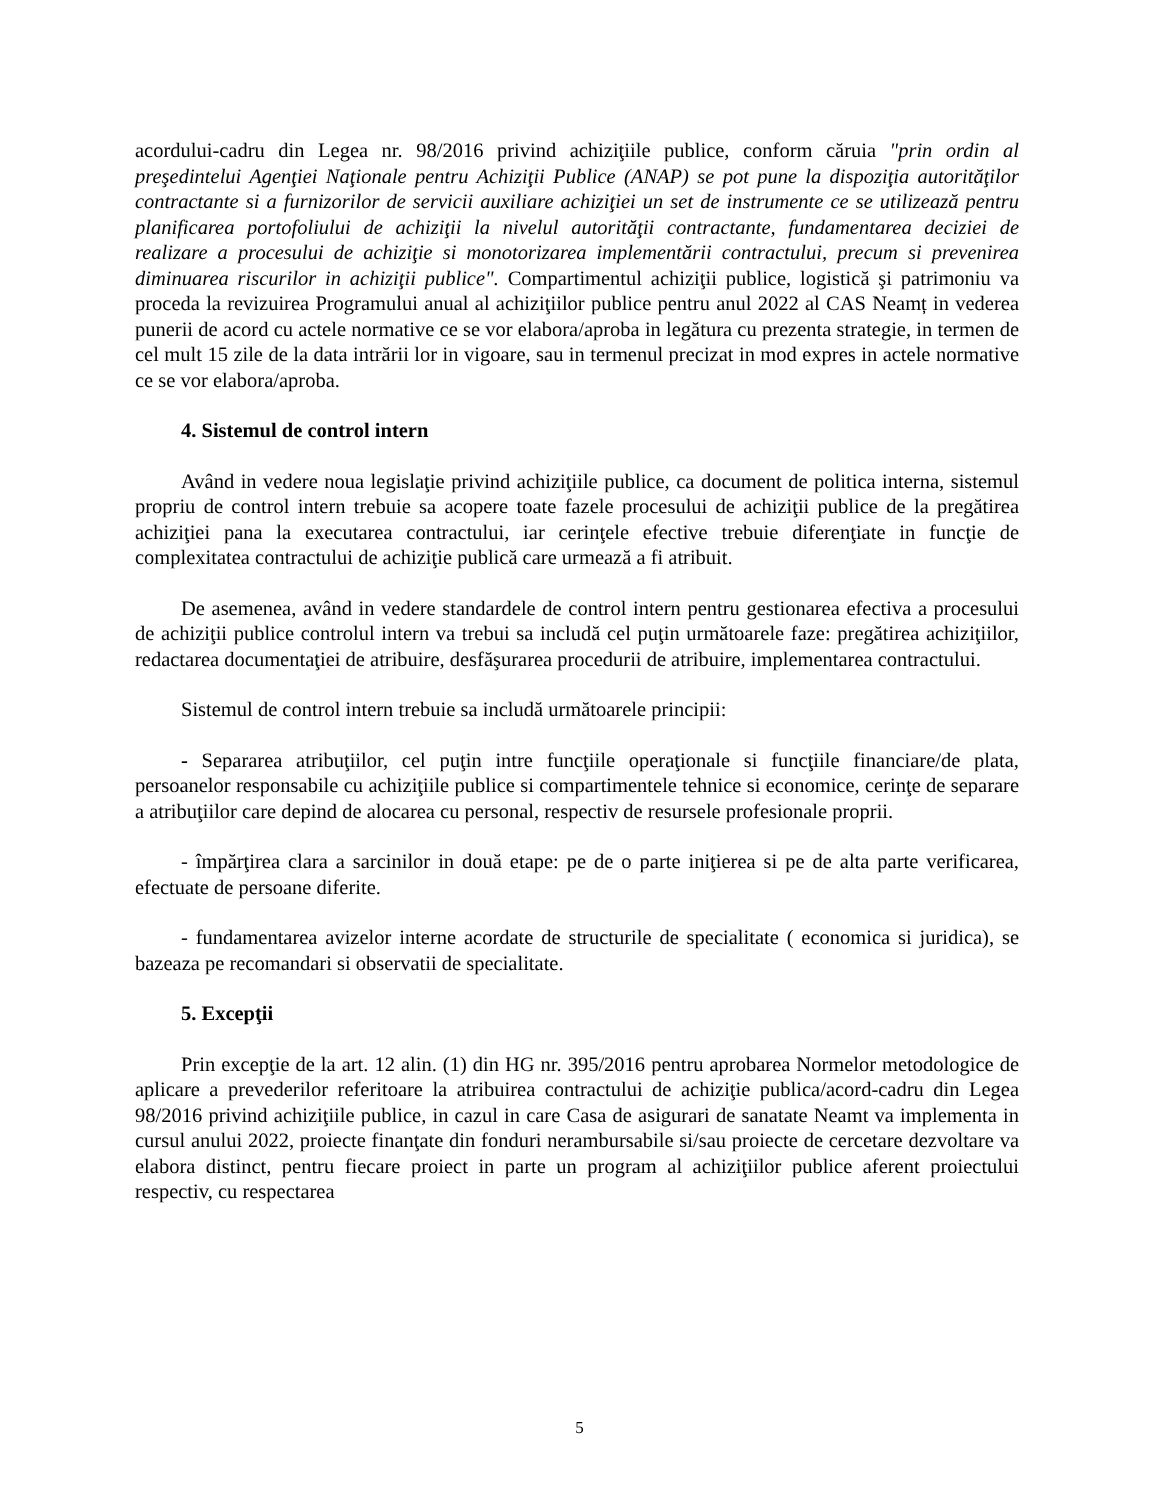acordului-cadru din Legea nr. 98/2016 privind achiziţiile publice, conform căruia "prin ordin al preşedintelui Agenţiei Naţionale pentru Achiziţii Publice (ANAP) se pot pune la dispoziţia autorităţilor contractante si a furnizorilor de servicii auxiliare achiziţiei un set de instrumente ce se utilizează pentru planificarea portofoliului de achiziţii la nivelul autorităţii contractante, fundamentarea deciziei de realizare a procesului de achiziţie si monotorizarea implementării contractului, precum si prevenirea diminuarea riscurilor in achiziţii publice". Compartimentul achiziţii publice, logistică şi patrimoniu va proceda la revizuirea Programului anual al achiziţiilor publice pentru anul 2022 al CAS Neamț in vederea punerii de acord cu actele normative ce se vor elabora/aproba in legătura cu prezenta strategie, in termen de cel mult 15 zile de la data intrării lor in vigoare, sau in termenul precizat in mod expres in actele normative ce se vor elabora/aproba.
4. Sistemul de control intern
Având in vedere noua legislaţie privind achiziţiile publice, ca document de politica interna, sistemul propriu de control intern trebuie sa acopere toate fazele procesului de achiziţii publice de la pregătirea achiziţiei pana la executarea contractului, iar cerinţele efective trebuie diferenţiate in funcţie de complexitatea contractului de achiziţie publică care urmează a fi atribuit.
De asemenea, având in vedere standardele de control intern pentru gestionarea efectiva a procesului de achiziţii publice controlul intern va trebui sa includă cel puţin următoarele faze: pregătirea achiziţiilor, redactarea documentaţiei de atribuire, desfăşurarea procedurii de atribuire, implementarea contractului.
Sistemul de control intern trebuie sa includă următoarele principii:
- Separarea atribuţiilor, cel puţin intre funcţiile operaţionale si funcţiile financiare/de plata, persoanelor responsabile cu achiziţiile publice si compartimentele tehnice si economice, cerinţe de separare a atribuţiilor care depind de alocarea cu personal, respectiv de resursele profesionale proprii.
- împărţirea clara a sarcinilor in două etape: pe de o parte iniţierea si pe de alta parte verificarea, efectuate de persoane diferite.
- fundamentarea avizelor interne acordate de structurile de specialitate ( economica si juridica), se bazeaza pe recomandari si observatii de specialitate.
5. Excepţii
Prin excepţie de la art. 12 alin. (1) din HG nr. 395/2016 pentru aprobarea Normelor metodologice de aplicare a prevederilor referitoare la atribuirea contractului de achiziţie publica/acord-cadru din Legea 98/2016 privind achiziţiile publice, in cazul in care Casa de asigurari de sanatate Neamt va implementa in cursul anului 2022, proiecte finanţate din fonduri nerambursabile si/sau proiecte de cercetare dezvoltare va elabora distinct, pentru fiecare proiect in parte un program al achiziţiilor publice aferent proiectului respectiv, cu respectarea
5